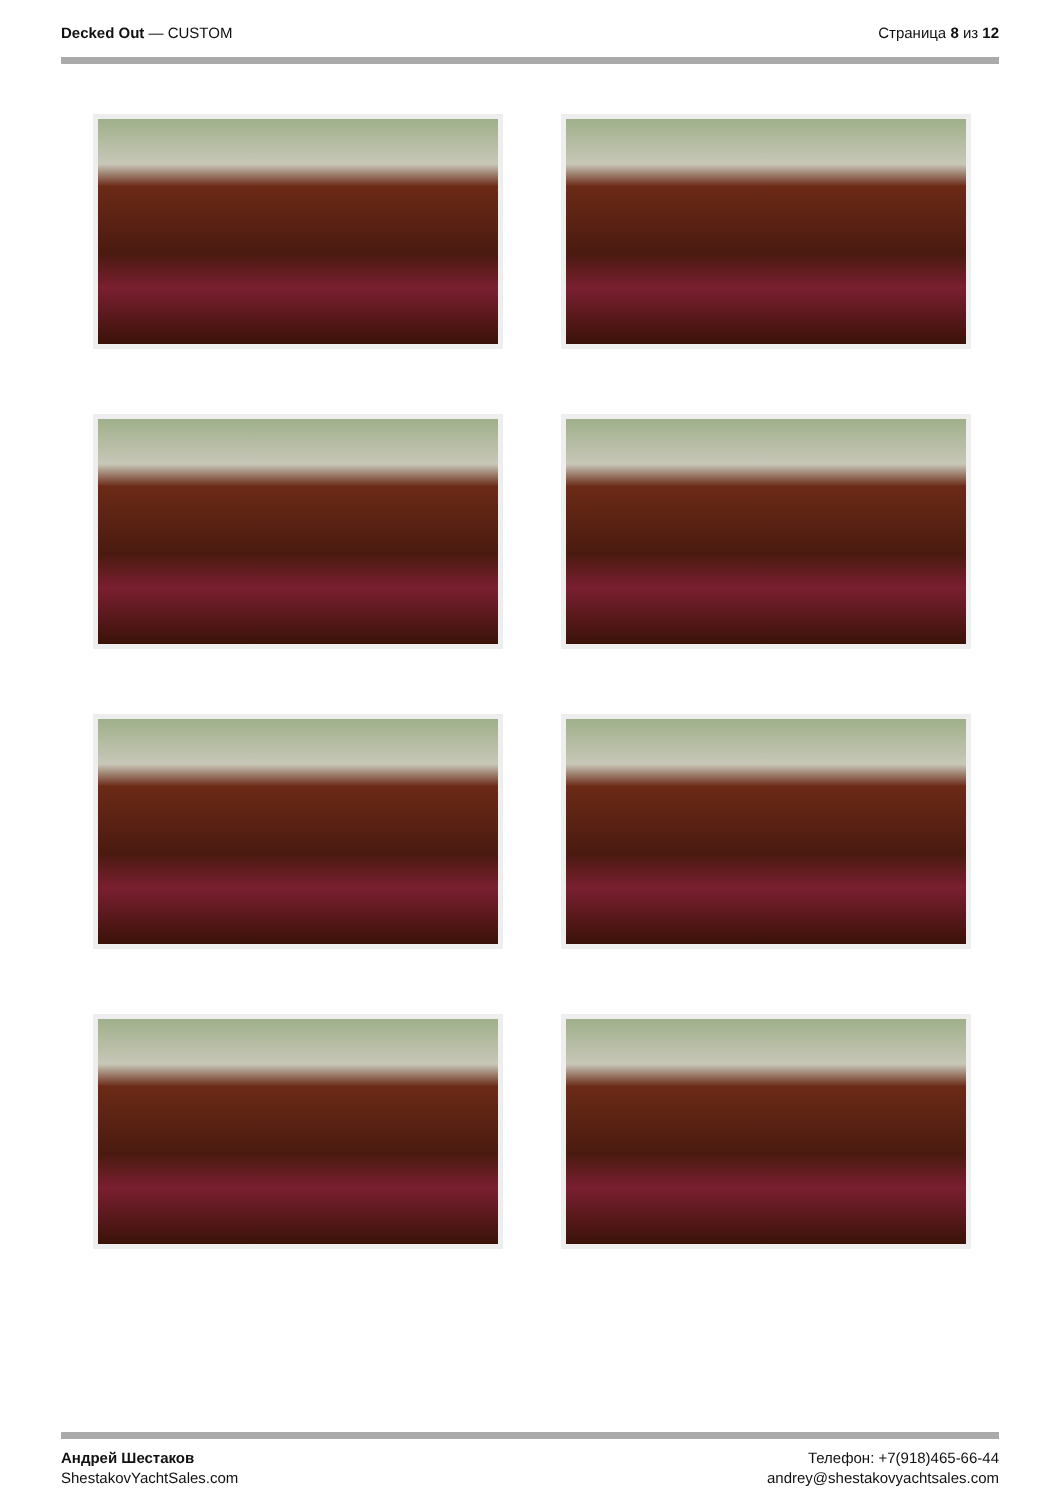Decked Out — CUSTOM Страница 8 из 12
Андрей Шестаков
ShestakovYachtSales.com
Телефон: +7(918)465-66-44
andrey@shestakovyachtsales.com